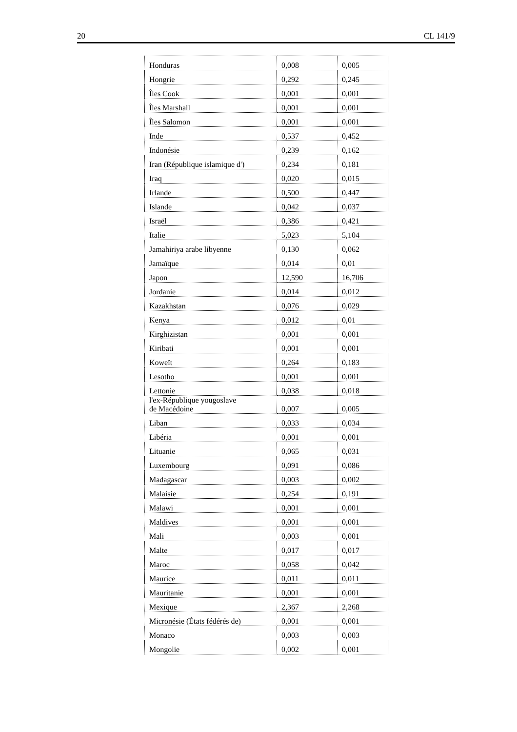20 CL 141/9
| Honduras | 0,008 | 0,005 |
| Hongrie | 0,292 | 0,245 |
| Îles Cook | 0,001 | 0,001 |
| Îles Marshall | 0,001 | 0,001 |
| Îles Salomon | 0,001 | 0,001 |
| Inde | 0,537 | 0,452 |
| Indonésie | 0,239 | 0,162 |
| Iran (République islamique d') | 0,234 | 0,181 |
| Iraq | 0,020 | 0,015 |
| Irlande | 0,500 | 0,447 |
| Islande | 0,042 | 0,037 |
| Israël | 0,386 | 0,421 |
| Italie | 5,023 | 5,104 |
| Jamahiriya arabe libyenne | 0,130 | 0,062 |
| Jamaïque | 0,014 | 0,01 |
| Japon | 12,590 | 16,706 |
| Jordanie | 0,014 | 0,012 |
| Kazakhstan | 0,076 | 0,029 |
| Kenya | 0,012 | 0,01 |
| Kirghizistan | 0,001 | 0,001 |
| Kiribati | 0,001 | 0,001 |
| Koweït | 0,264 | 0,183 |
| Lesotho | 0,001 | 0,001 |
| Lettonie | 0,038 | 0,018 |
| l'ex-République yougoslave de Macédoine | 0,007 | 0,005 |
| Liban | 0,033 | 0,034 |
| Libéria | 0,001 | 0,001 |
| Lituanie | 0,065 | 0,031 |
| Luxembourg | 0,091 | 0,086 |
| Madagascar | 0,003 | 0,002 |
| Malaisie | 0,254 | 0,191 |
| Malawi | 0,001 | 0,001 |
| Maldives | 0,001 | 0,001 |
| Mali | 0,003 | 0,001 |
| Malte | 0,017 | 0,017 |
| Maroc | 0,058 | 0,042 |
| Maurice | 0,011 | 0,011 |
| Mauritanie | 0,001 | 0,001 |
| Mexique | 2,367 | 2,268 |
| Micronésie (États fédérés de) | 0,001 | 0,001 |
| Monaco | 0,003 | 0,003 |
| Mongolie | 0,002 | 0,001 |